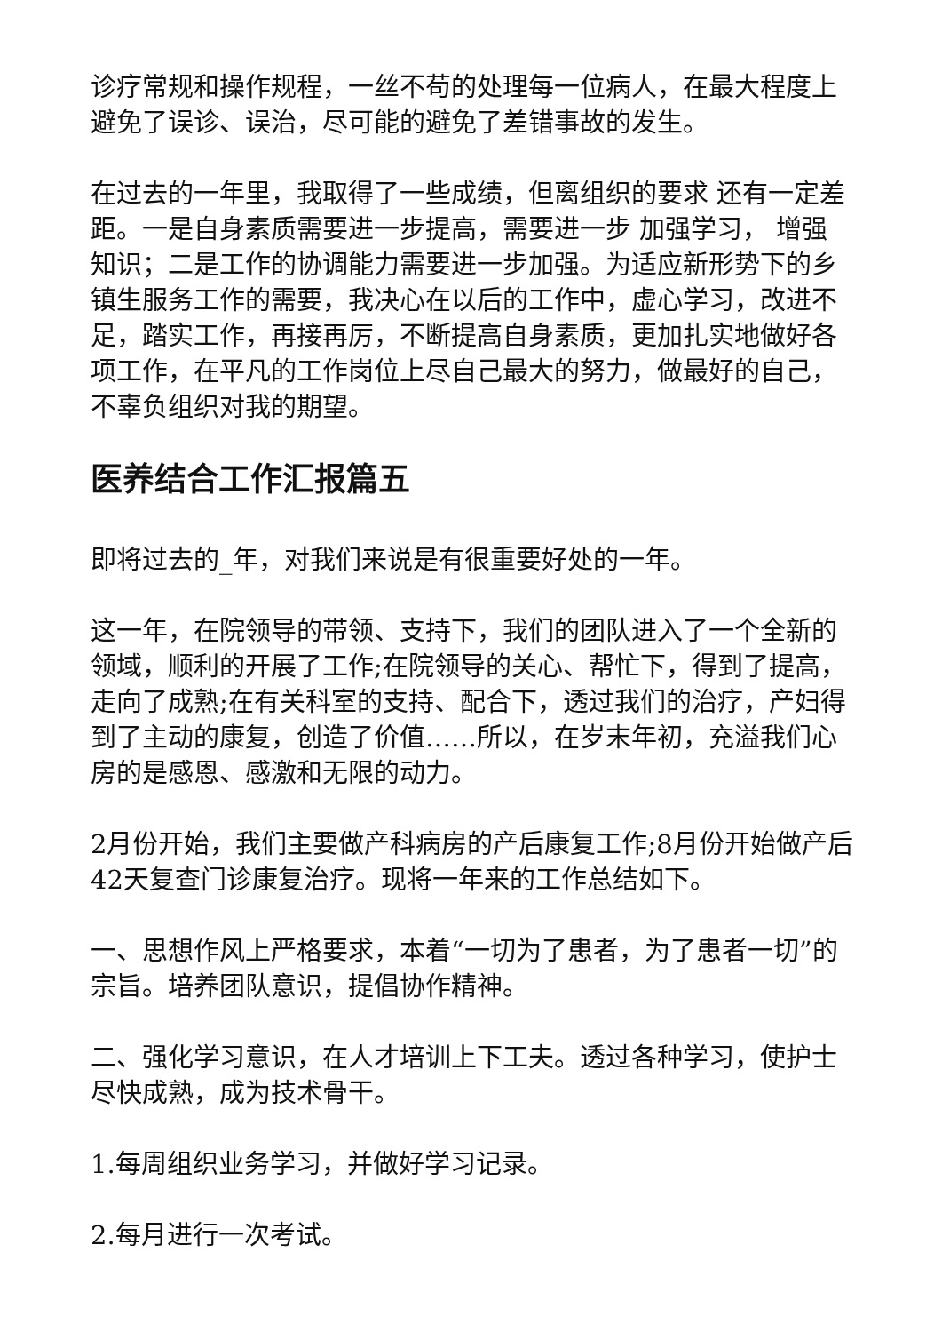诊疗常规和操作规程，一丝不苟的处理每一位病人，在最大程度上避免了误诊、误治，尽可能的避免了差错事故的发生。
在过去的一年里，我取得了一些成绩，但离组织的要求 还有一定差距。一是自身素质需要进一步提高，需要进一步 加强学习， 增强知识；二是工作的协调能力需要进一步加强。为适应新形势下的乡镇生服务工作的需要，我决心在以后的工作中，虚心学习，改进不足，踏实工作，再接再厉，不断提高自身素质，更加扎实地做好各项工作，在平凡的工作岗位上尽自己最大的努力，做最好的自己，不辜负组织对我的期望。
医养结合工作汇报篇五
即将过去的_年，对我们来说是有很重要好处的一年。
这一年，在院领导的带领、支持下，我们的团队进入了一个全新的领域，顺利的开展了工作;在院领导的关心、帮忙下，得到了提高，走向了成熟;在有关科室的支持、配合下，透过我们的治疗，产妇得到了主动的康复，创造了价值……所以，在岁末年初，充溢我们心房的是感恩、感激和无限的动力。
2月份开始，我们主要做产科病房的产后康复工作;8月份开始做产后42天复查门诊康复治疗。现将一年来的工作总结如下。
一、思想作风上严格要求，本着“一切为了患者，为了患者一切”的宗旨。培养团队意识，提倡协作精神。
二、强化学习意识，在人才培训上下工夫。透过各种学习，使护士尽快成熟，成为技术骨干。
1.每周组织业务学习，并做好学习记录。
2.每月进行一次考试。